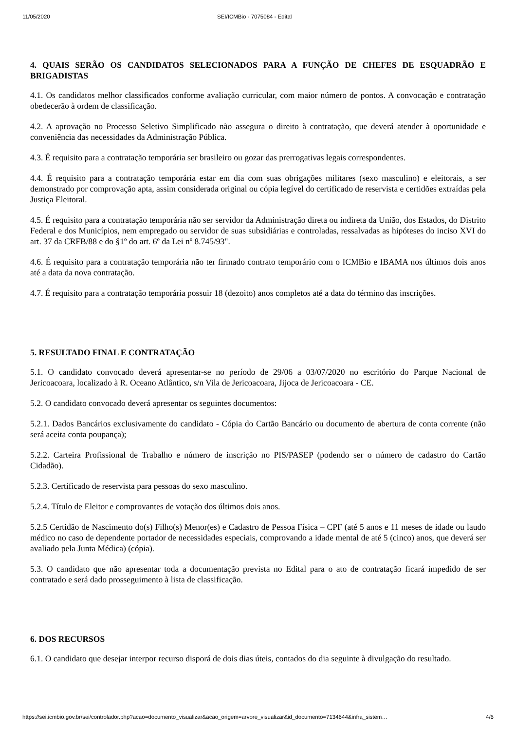11/05/2020 SEI/ICMBio - 7075084 - Edital
4. QUAIS SERÃO OS CANDIDATOS SELECIONADOS PARA A FUNÇÃO DE CHEFES DE ESQUADRÃO E BRIGADISTAS
4.1. Os candidatos melhor classificados conforme avaliação curricular, com maior número de pontos. A convocação e contratação obedecerão à ordem de classificação.
4.2. A aprovação no Processo Seletivo Simplificado não assegura o direito à contratação, que deverá atender à oportunidade e conveniência das necessidades da Administração Pública.
4.3. É requisito para a contratação temporária ser brasileiro ou gozar das prerrogativas legais correspondentes.
4.4. É requisito para a contratação temporária estar em dia com suas obrigações militares (sexo masculino) e eleitorais, a ser demonstrado por comprovação apta, assim considerada original ou cópia legível do certificado de reservista e certidões extraídas pela Justiça Eleitoral.
4.5. É requisito para a contratação temporária não ser servidor da Administração direta ou indireta da União, dos Estados, do Distrito Federal e dos Municípios, nem empregado ou servidor de suas subsidiárias e controladas, ressalvadas as hipóteses do inciso XVI do art. 37 da CRFB/88 e do §1º do art. 6º da Lei nº 8.745/93".
4.6. É requisito para a contratação temporária não ter firmado contrato temporário com o ICMBio e IBAMA nos últimos dois anos até a data da nova contratação.
4.7. É requisito para a contratação temporária possuir 18 (dezoito) anos completos até a data do término das inscrições.
5. RESULTADO FINAL E CONTRATAÇÃO
5.1. O candidato convocado deverá apresentar-se no período de 29/06 a 03/07/2020 no escritório do Parque Nacional de Jericoacoara, localizado à R. Oceano Atlântico, s/n Vila de Jericoacoara, Jijoca de Jericoacoara - CE.
5.2. O candidato convocado deverá apresentar os seguintes documentos:
5.2.1. Dados Bancários exclusivamente do candidato - Cópia do Cartão Bancário ou documento de abertura de conta corrente (não será aceita conta poupança);
5.2.2. Carteira Profissional de Trabalho e número de inscrição no PIS/PASEP (podendo ser o número de cadastro do Cartão Cidadão).
5.2.3. Certificado de reservista para pessoas do sexo masculino.
5.2.4. Título de Eleitor e comprovantes de votação dos últimos dois anos.
5.2.5 Certidão de Nascimento do(s) Filho(s) Menor(es) e Cadastro de Pessoa Física – CPF (até 5 anos e 11 meses de idade ou laudo médico no caso de dependente portador de necessidades especiais, comprovando a idade mental de até 5 (cinco) anos, que deverá ser avaliado pela Junta Médica) (cópia).
5.3. O candidato que não apresentar toda a documentação prevista no Edital para o ato de contratação ficará impedido de ser contratado e será dado prosseguimento à lista de classificação.
6. DOS RECURSOS
6.1. O candidato que desejar interpor recurso disporá de dois dias úteis, contados do dia seguinte à divulgação do resultado.
https://sei.icmbio.gov.br/sei/controlador.php?acao=documento_visualizar&acao_origem=arvore_visualizar&id_documento=7134644&infra_sistem… 4/6